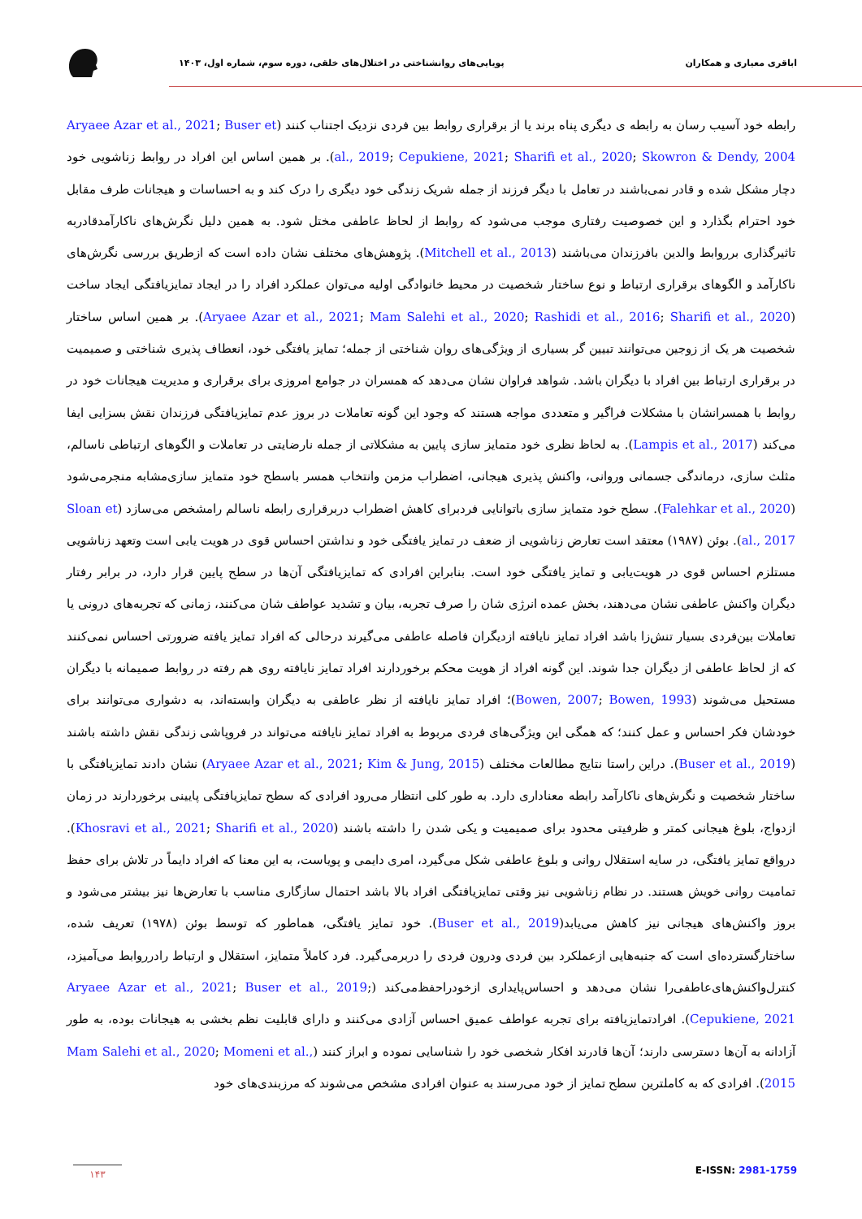اباقری معیاری و همکاران پویایی‌های روانشناختی در اختلال‌های خلقی، دوره سوم، شماره اول، ۱۴۰۳
رابطه خود آسیب رسان به رابطه ی دیگری پناه برند یا از برقراری روابط بین فردی نزدیک اجتناب کنند (Aryaee Azar et al., 2021; Buser et al., 2019; Cepukiene, 2021; Sharifi et al., 2020; Skowron & Dendy, 2004). بر همین اساس این افراد در روابط زناشویی خود دچار مشکل شده و قادر نمی‌باشند در تعامل با دیگر فرزند از جمله شریک زندگی خود دیگری را درک کند و به احساسات و هیجانات طرف مقابل خود احترام بگذارد و این خصوصیت رفتاری موجب می‌شود که روابط از لحاظ عاطفی مختل شود. به همین دلیل نگرش‌های ناکارآمدقادربه تاثیرگذاری برروابط والدین بافرزندان می‌باشند (Mitchell et al., 2013). پژوهش‌های مختلف نشان داده است که ازطریق بررسی نگرش‌های ناکارآمد و الگوهای برقراری ارتباط و نوع ساختار شخصیت در محیط خانوادگی اولیه می‌توان عملکرد افراد را در ایجاد تمایزیافتگی ایجاد ساخت (Aryaee Azar et al., 2021; Mam Salehi et al., 2020; Rashidi et al., 2016; Sharifi et al., 2020). بر همین اساس ساختار شخصیت هر یک از زوجین می‌توانند تبیین گر بسیاری از ویژگی‌های روان شناختی از جمله؛ تمایز یافتگی خود، انعطاف پذیری شناختی و صمیمیت در برقراری ارتباط بین افراد با دیگران باشد. شواهد فراوان نشان می‌دهد که همسران در جوامع امروزی برای برقراری و مدیریت هیجانات خود در روابط با همسرانشان با مشکلات فراگیر و متعددی مواجه هستند که وجود این گونه تعاملات در بروز عدم تمایزیافتگی فرزندان نقش بسزایی ایفا می‌کند (Lampis et al., 2017). به لحاظ نظری خود متمایز سازی پایین به مشکلاتی از جمله نارضایتی در تعاملات و الگوهای ارتباطی ناسالم، مثلث سازی، درماندگی جسمانی وروانی، واکنش پذیری هیجانی، اضطراب مزمن وانتخاب همسر باسطح خود متمایز سازی‌مشابه منجرمی‌شود (Falehkar et al., 2020). سطح خود متمایز سازی باتوانایی فردبرای کاهش اضطراب دربرقراری رابطه ناسالم رامشخص می‌سازد (Sloan et al., 2017). بوئن (۱۹۸۷) معتقد است تعارض زناشویی از ضعف در تمایز یافتگی خود و نداشتن احساس قوی در هویت یابی است وتعهد زناشویی مستلزم احساس قوی در هویت‌یابی و تمایز یافتگی خود است. بنابراین افرادی که تمایزیافتگی آن‌ها در سطح پایین قرار دارد، در برابر رفتار دیگران واکنش عاطفی نشان می‌دهند، بخش عمده انرژی شان را صرف تجربه، بیان و تشدید عواطف شان می‌کنند، زمانی که تجربه‌های درونی یا تعاملات بین‌فردی بسیار تنش‌زا باشد افراد تمایز نایافته ازدیگران فاصله عاطفی می‌گیرند درحالی که افراد تمایز یافته ضرورتی احساس نمی‌کنند که از لحاظ عاطفی از دیگران جدا شوند. این گونه افراد از هویت محکم برخوردارند افراد تمایز نایافته روی هم رفته در روابط صمیمانه با دیگران مستحیل می‌شوند (Bowen, 2007; Bowen, 1993)؛ افراد تمایز نایافته از نظر عاطفی به دیگران وابسته‌اند، به دشواری می‌توانند برای خودشان فکر احساس و عمل کنند؛ که همگی این ویژگی‌های فردی مربوط به افراد تمایز نایافته می‌تواند در فروپاشی زندگی نقش داشته باشند (Buser et al., 2019). دراین راستا نتایج مطالعات مختلف (Aryaee Azar et al., 2021; Kim & Jung, 2015) نشان دادند تمایزیافتگی با ساختار شخصیت و نگرش‌های ناکارآمد رابطه معناداری دارد. به طور کلی انتظار می‌رود افرادی که سطح تمایزیافتگی پایینی برخوردارند در زمان ازدواج، بلوغ هیجانی کمتر و ظرفیتی محدود برای صمیمیت و یکی شدن را داشته باشند (Khosravi et al., 2021; Sharifi et al., 2020). درواقع تمایز یافتگی، در سایه استقلال روانی و بلوغ عاطفی شکل می‌گیرد، امری دایمی و پویاست، به این معنا که افراد دایماً در تلاش برای حفظ تمامیت روانی خویش هستند. در نظام زناشویی نیز وقتی تمایزیافتگی افراد بالا باشد احتمال سازگاری مناسب با تعارض‌ها نیز بیشتر می‌شود و بروز واکنش‌های هیجانی نیز کاهش می‌یابد(Buser et al., 2019). خود تمایز یافتگی، هماطور که توسط بوئن (۱۹۷۸) تعریف شده، ساختارگسترده‌ای است که جنبه‌هایی ازعملکرد بین فردی ودرون فردی را دربرمی‌گیرد. فرد کاملاً متمایز، استقلال و ارتباط رادرروابط می‌آمیزد، کنترل‌واکنش‌های‌عاطفی‌را نشان می‌دهد و احساس‌پایداری ازخودراحفظ‌می‌کند (Aryaee Azar et al., 2021; Buser et al., 2019; Cepukiene, 2021). افرادتمایزیافته برای تجربه عواطف عمیق احساس آزادی می‌کنند و دارای قابلیت نظم بخشی به هیجانات بوده، به طور آزادانه به آن‌ها دسترسی دارند؛ آن‌ها قادرند افکار شخصی خود را شناسایی نموده و ابراز کنند (Mam Salehi et al., 2020; Momeni et al., 2015). افرادی که به کاملترین سطح تمایز از خود می‌رسند به عنوان افرادی مشخص می‌شوند که مرزبندی‌های خود
۱۴۳
E-ISSN: 2981-1759